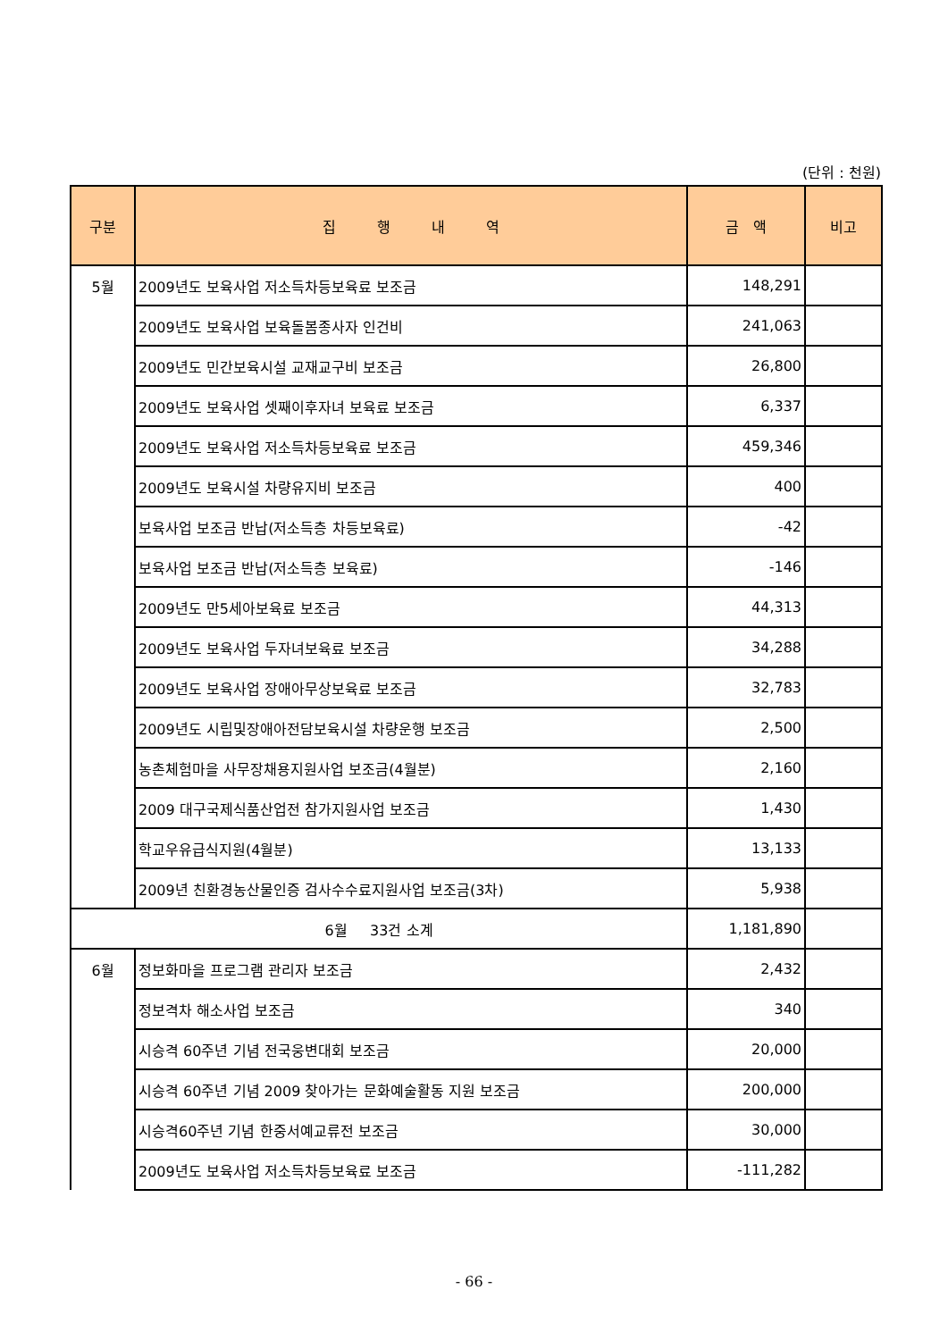(단위 : 천원)
| 구분 | 집 행 내 역 | 금 액 | 비고 |
| --- | --- | --- | --- |
| 5월 | 2009년도 보육사업 저소득차등보육료 보조금 | 148,291 | |
| | 2009년도 보육사업 보육돌봄종사자 인건비 | 241,063 | |
| | 2009년도 민간보육시설 교재교구비 보조금 | 26,800 | |
| | 2009년도 보육사업 셋째이후자녀 보육료 보조금 | 6,337 | |
| | 2009년도 보육사업 저소득차등보육료 보조금 | 459,346 | |
| | 2009년도 보육시설 차량유지비 보조금 | 400 | |
| | 보육사업 보조금 반납(저소득층 차등보육료) | -42 | |
| | 보육사업 보조금 반납(저소득층 보육료) | -146 | |
| | 2009년도 만5세아보육료 보조금 | 44,313 | |
| | 2009년도 보육사업 두자녀보육료 보조금 | 34,288 | |
| | 2009년도 보육사업 장애아무상보육료 보조금 | 32,783 | |
| | 2009년도 시립및장애아전담보육시설 차량운행 보조금 | 2,500 | |
| | 농촌체험마을 사무장채용지원사업 보조금(4월분) | 2,160 | |
| | 2009 대구국제식품산업전 참가지원사업 보조금 | 1,430 | |
| | 학교우유급식지원(4월분) | 13,133 | |
| | 2009년 친환경농산물인증 검사수수료지원사업 보조금(3차) | 5,938 | |
| 6월 33건 소계 | | 1,181,890 | |
| 6월 | 정보화마을 프로그램 관리자 보조금 | 2,432 | |
| | 정보격차 해소사업 보조금 | 340 | |
| | 시승격 60주년 기념 전국웅변대회 보조금 | 20,000 | |
| | 시승격 60주년 기념 2009 찾아가는 문화예술활동 지원 보조금 | 200,000 | |
| | 시승격60주년 기념 한중서예교류전 보조금 | 30,000 | |
| | 2009년도 보육사업 저소득차등보육료 보조금 | -111,282 | |
- 66 -